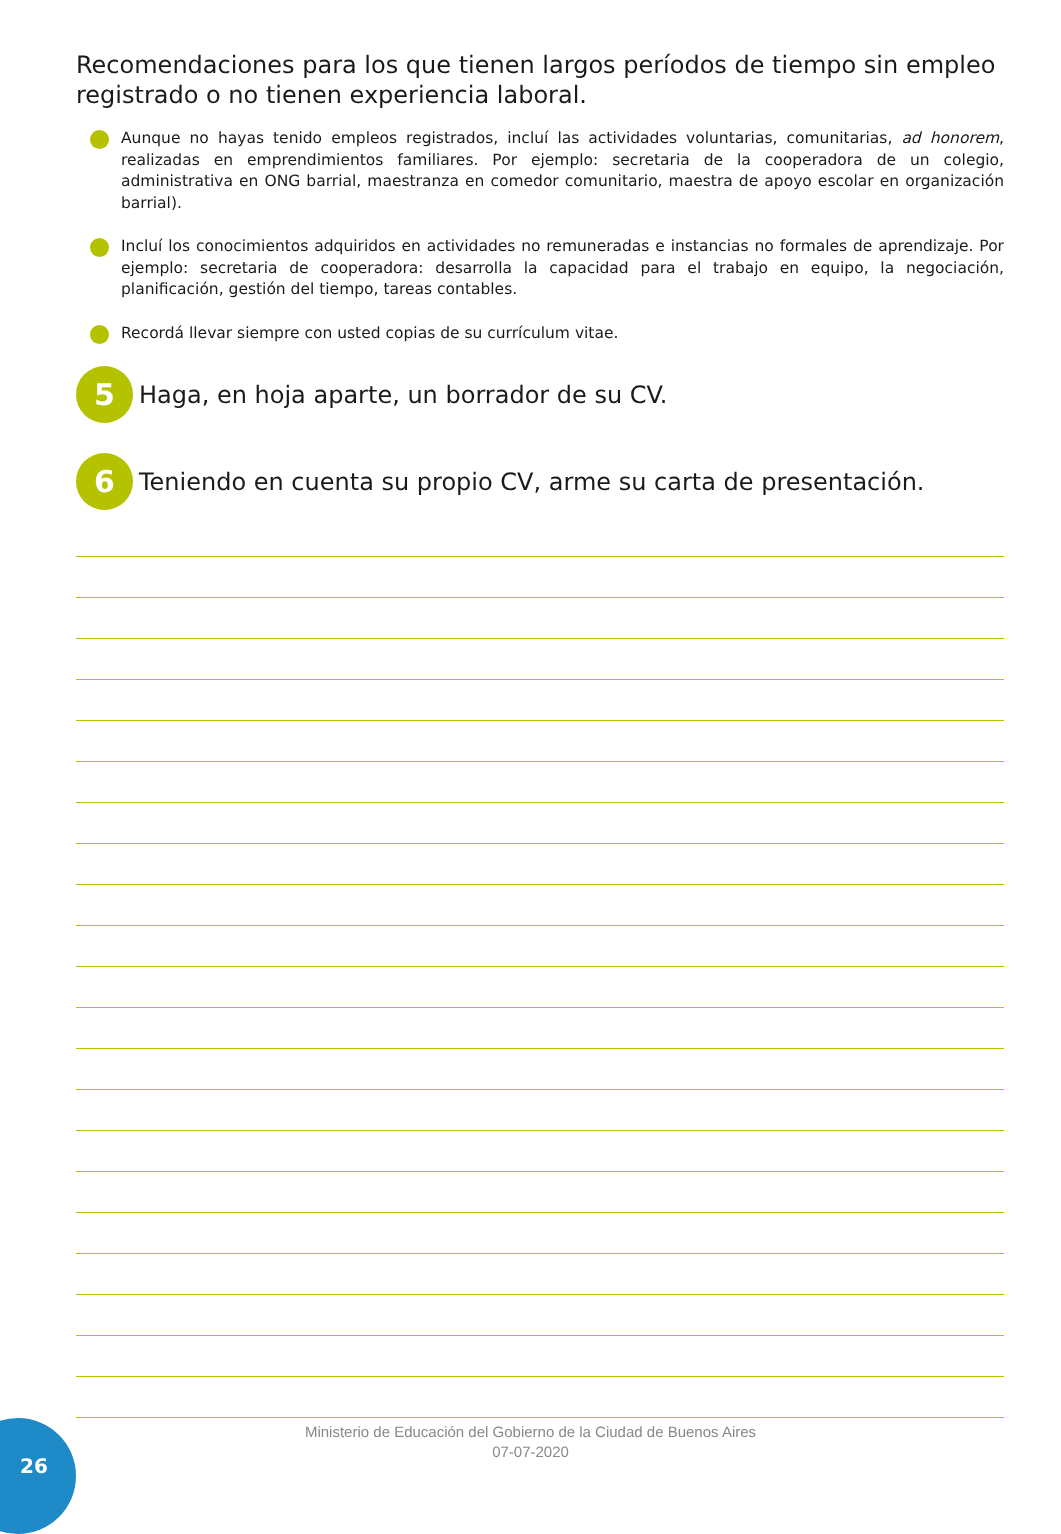Recomendaciones para los que tienen largos períodos de tiempo sin empleo registrado o no tienen experiencia laboral.
Aunque no hayas tenido empleos registrados, incluí las actividades voluntarias, comunitarias, ad honorem, realizadas en emprendimientos familiares. Por ejemplo: secretaria de la cooperadora de un colegio, administrativa en ONG barrial, maestranza en comedor comunitario, maestra de apoyo escolar en organización barrial).
Incluí los conocimientos adquiridos en actividades no remuneradas e instancias no formales de aprendizaje. Por ejemplo: secretaria de cooperadora: desarrolla la capacidad para el trabajo en equipo, la negociación, planificación, gestión del tiempo, tareas contables.
Recordá llevar siempre con usted copias de su currículum vitae.
5
Haga, en hoja aparte, un borrador de su CV.
6
Teniendo en cuenta su propio CV, arme su carta de presentación.
26
Ministerio de Educación del Gobierno de la Ciudad de Buenos Aires
07-07-2020